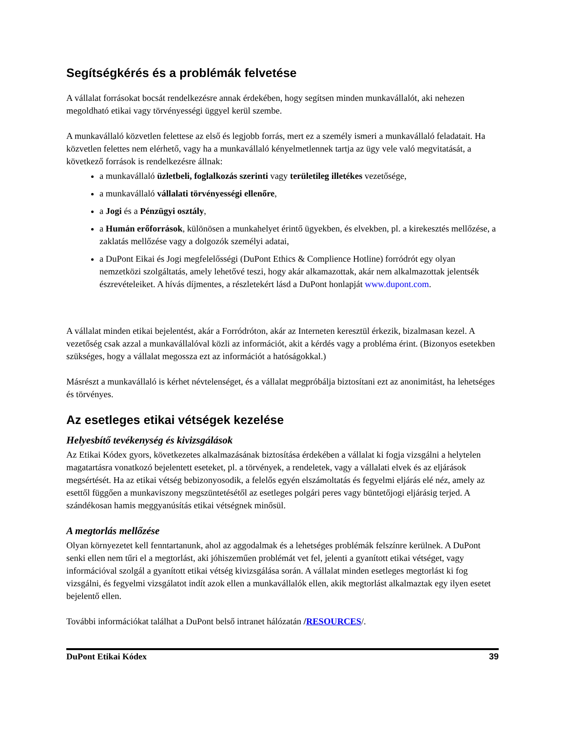Segítségkérés és a problémák felvetése
A vállalat forrásokat bocsát rendelkezésre annak érdekében, hogy segítsen minden munkavállalót, aki nehezen megoldható etikai vagy törvényességi üggyel kerül szembe.
A munkavállaló közvetlen felettese az első és legjobb forrás, mert ez a személy ismeri a munkavállaló feladatait. Ha közvetlen felettes nem elérhető, vagy ha a munkavállaló kényelmetlennek tartja az ügy vele való megvitatását, a következő források is rendelkezésre állnak:
a munkavállaló üzletbeli, foglalkozás szerinti vagy területileg illetékes vezetősége,
a munkavállaló vállalati törvényességi ellenőre,
a Jogi és a Pénzügyi osztály,
a Humán erőforrások, különösen a munkahelyet érintő ügyekben, és elvekben, pl. a kirekesztés mellőzése, a zaklatás mellőzése vagy a dolgozók személyi adatai,
a DuPont Eikai és Jogi megfelelősségi (DuPont Ethics & Complience Hotline) forródrót egy olyan nemzetközi szolgáltatás, amely lehetővé teszi, hogy akár alkamazottak, akár nem alkalmazottak jelentsék észrevételeiket. A hívás díjmentes, a részletekért lásd a DuPont honlapját www.dupont.com.
A vállalat minden etikai bejelentést, akár a Forródróton, akár az Interneten keresztül érkezik, bizalmasan kezel. A vezetőség csak azzal a munkavállalóval közli az információt, akit a kérdés vagy a probléma érint. (Bizonyos esetekben szükséges, hogy a vállalat megossza ezt az információt a hatóságokkal.)
Másrészt a munkavállaló is kérhet névtelenséget, és a vállalat megpróbálja biztosítani ezt az anonimitást, ha lehetséges és törvényes.
Az esetleges etikai vétségek kezelése
Helyesbítő tevékenység és kivizsgálások
Az Etikai Kódex gyors, következetes alkalmazásának biztosítása érdekében a vállalat ki fogja vizsgálni a helytelen magatartásra vonatkozó bejelentett eseteket, pl. a törvények, a rendeletek, vagy a vállalati elvek és az eljárások megsértését. Ha az etikai vétség bebizonyosodik, a felelős egyén elszámoltatás és fegyelmi eljárás elé néz, amely az esettől függően a munkaviszony megszüntetésétől az esetleges polgári peres vagy büntetőjogi eljárásig terjed. A szándékosan hamis meggyanúsítás etikai vétségnek minősül.
A megtorlás mellőzése
Olyan környezetet kell fenntartanunk, ahol az aggodalmak és a lehetséges problémák felszínre kerülnek. A DuPont senki ellen nem tűri el a megtorlást, aki jóhiszeműen problémát vet fel, jelenti a gyanított etikai vétséget, vagy információval szolgál a gyanított etikai vétség kivizsgálása során. A vállalat minden esetleges megtorlást ki fog vizsgálni, és fegyelmi vizsgálatot indít azok ellen a munkavállalók ellen, akik megtorlást alkalmaztak egy ilyen esetet bejelentő ellen.
További információkat találhat a DuPont belső intranet hálózatán /RESOURCES/.
DuPont Etikai Kódex 39